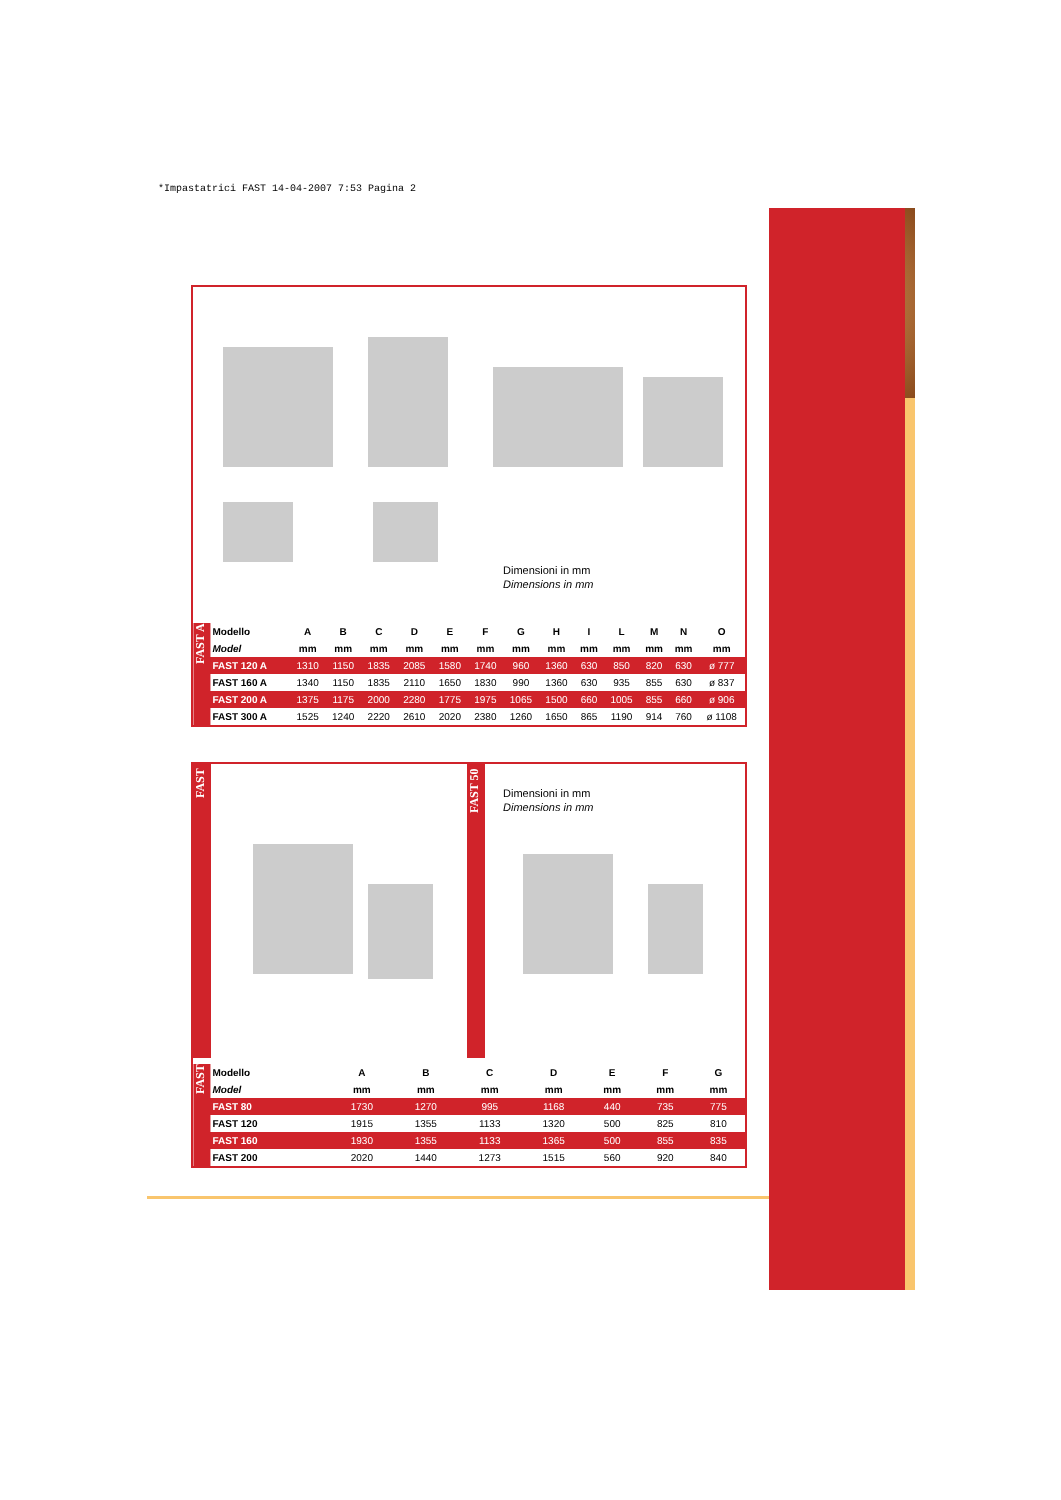*Impastatrici FAST 14-04-2007 7:53 Pagina 2
Dimensioni in mm
Dimensions in mm
FAST A
| Modello | A | B | C | D | E | F | G | H | I | L | M | N | O |
| --- | --- | --- | --- | --- | --- | --- | --- | --- | --- | --- | --- | --- | --- |
| Model | mm | mm | mm | mm | mm | mm | mm | mm | mm | mm | mm | mm | mm |
| FAST 120 A | 1310 | 1150 | 1835 | 2085 | 1580 | 1740 | 960 | 1360 | 630 | 850 | 820 | 630 | ø 777 |
| FAST 160 A | 1340 | 1150 | 1835 | 2110 | 1650 | 1830 | 990 | 1360 | 630 | 935 | 855 | 630 | ø 837 |
| FAST 200 A | 1375 | 1175 | 2000 | 2280 | 1775 | 1975 | 1065 | 1500 | 660 | 1005 | 855 | 660 | ø 906 |
| FAST 300 A | 1525 | 1240 | 2220 | 2610 | 2020 | 2380 | 1260 | 1650 | 865 | 1190 | 914 | 760 | ø 1108 |
FAST
FAST 50
Dimensioni in mm
Dimensions in mm
FAST
| Modello | A | B | C | D | E | F | G |
| --- | --- | --- | --- | --- | --- | --- | --- |
| Model | mm | mm | mm | mm | mm | mm | mm |
| FAST 80 | 1730 | 1270 | 995 | 1168 | 440 | 735 | 775 |
| FAST 120 | 1915 | 1355 | 1133 | 1320 | 500 | 825 | 810 |
| FAST 160 | 1930 | 1355 | 1133 | 1365 | 500 | 855 | 835 |
| FAST 200 | 2020 | 1440 | 1273 | 1515 | 560 | 920 | 840 |